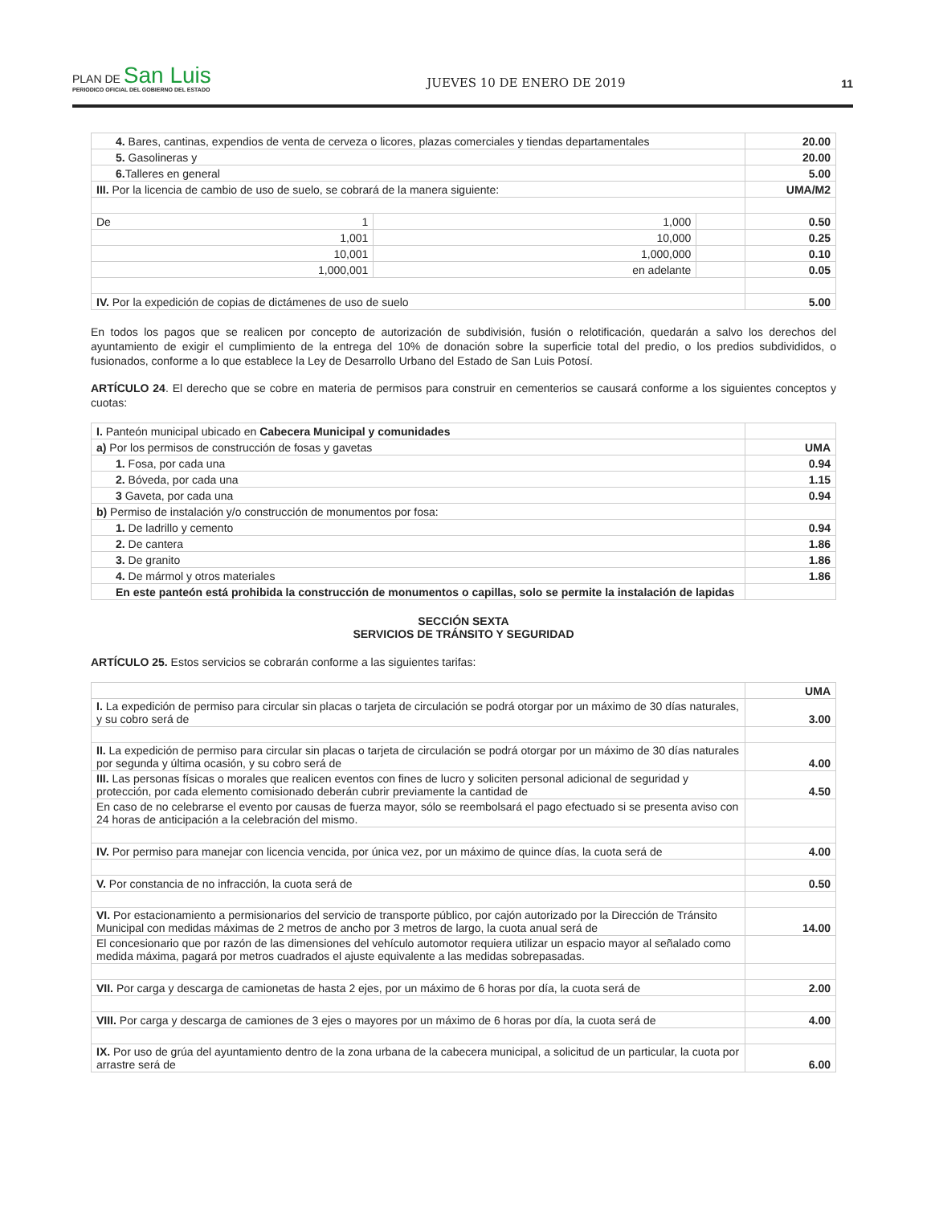PLAN DE San Luis
PERIODICO OFICIAL DEL GOBIERNO DEL ESTADO
JUEVES 10 DE ENERO DE 2019 11
| 4. Bares, cantinas, expendios de venta de cerveza o licores, plazas comerciales y tiendas departamentales | | | 20.00 |
| 5. Gasolineras y | | | 20.00 |
| 6. Talleres en general | | | 5.00 |
| III. Por la licencia de cambio de uso de suelo, se cobrará de la manera siguiente: | | | UMA/M2 |
| De 1 | 1,000 | | 0.50 |
| 1,001 | 10,000 | | 0.25 |
| 10,001 | 1,000,000 | | 0.10 |
| 1,000,001 | en adelante | | 0.05 |
| IV. Por la expedición de copias de dictámenes de uso de suelo | | | 5.00 |
En todos los pagos que se realicen por concepto de autorización de subdivisión, fusión o relotificación, quedarán a salvo los derechos del ayuntamiento de exigir el cumplimiento de la entrega del 10% de donación sobre la superficie total del predio, o los predios subdivididos, o fusionados, conforme a lo que establece la Ley de Desarrollo Urbano del Estado de San Luis Potosí.
ARTÍCULO 24. El derecho que se cobre en materia de permisos para construir en cementerios se causará conforme a los siguientes conceptos y cuotas:
| I. Panteón municipal ubicado en Cabecera Municipal y comunidades | |
| a) Por los permisos de construcción de fosas y gavetas | UMA |
| 1. Fosa, por cada una | 0.94 |
| 2. Bóveda, por cada una | 1.15 |
| 3 Gaveta, por cada una | 0.94 |
| b) Permiso de instalación y/o construcción de monumentos por fosa: | |
| 1. De ladrillo y cemento | 0.94 |
| 2. De cantera | 1.86 |
| 3. De granito | 1.86 |
| 4. De mármol y otros materiales | 1.86 |
| En este panteón está prohibida la construcción de monumentos o capillas, solo se permite la instalación de lapidas | |
SECCIÓN SEXTA
SERVICIOS DE TRÁNSITO Y SEGURIDAD
ARTÍCULO 25. Estos servicios se cobrarán conforme a las siguientes tarifas:
| | UMA |
| I. La expedición de permiso para circular sin placas o tarjeta de circulación se podrá otorgar por un máximo de 30 días naturales, y su cobro será de | 3.00 |
| II. La expedición de permiso para circular sin placas o tarjeta de circulación se podrá otorgar por un máximo de 30 días naturales por segunda y última ocasión, y su cobro será de | 4.00 |
| III. Las personas físicas o morales que realicen eventos con fines de lucro y soliciten personal adicional de seguridad y protección, por cada elemento comisionado deberán cubrir previamente la cantidad de | 4.50 |
| En caso de no celebrarse el evento por causas de fuerza mayor, sólo se reembolsará el pago efectuado si se presenta aviso con 24 horas de anticipación a la celebración del mismo. | |
| IV. Por permiso para manejar con licencia vencida, por única vez, por un máximo de quince días, la cuota será de | 4.00 |
| V. Por constancia de no infracción, la cuota será de | 0.50 |
| VI. Por estacionamiento a permisionarios del servicio de transporte público, por cajón autorizado por la Dirección de Tránsito Municipal con medidas máximas de 2 metros de ancho por 3 metros de largo, la cuota anual será de | 14.00 |
| El concesionario que por razón de las dimensiones del vehículo automotor requiera utilizar un espacio mayor al señalado como medida máxima, pagará por metros cuadrados el ajuste equivalente a las medidas sobrepasadas. | |
| VII. Por carga y descarga de camionetas de hasta 2 ejes, por un máximo de 6 horas por día, la cuota será de | 2.00 |
| VIII. Por carga y descarga de camiones de 3 ejes o mayores por un máximo de 6 horas por día, la cuota será de | 4.00 |
| IX. Por uso de grúa del ayuntamiento dentro de la zona urbana de la cabecera municipal, a solicitud de un particular, la cuota por arrastre será de | 6.00 |